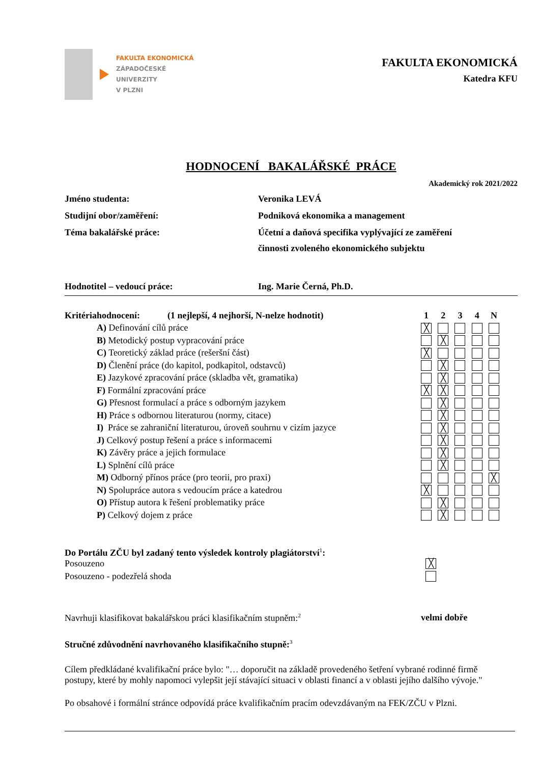FAKULTA EKONOMICKÁ
ZÁPADOČESKÉ
UNIVERZITY
V PLZNI
FAKULTA EKONOMICKÁ
Katedra KFU
HODNOCENÍ BAKALÁŘSKÉ PRÁCE
Akademický rok 2021/2022
| Jméno studenta: | Veronika LEVÁ |
| Studijní obor/zaměření: | Podniková ekonomika a management |
| Téma bakalářské práce: | Účetní a daňová specifika vyplývající ze zaměření činnosti zvoleného ekonomického subjektu |
| Hodnotitel – vedoucí práce: | Ing. Marie Černá, Ph.D. |
| Kritéria | hodnocení: (1 nejlepší, 4 nejhorší, N-nelze hodnotit) | 1 | 2 | 3 | 4 | N |
| --- | --- | --- | --- | --- | --- | --- |
| | A) Definování cílů práce | ╳ | | | | |
| | B) Metodický postup vypracování práce | | ╳ | | | |
| | C) Teoretický základ práce (rešeršní část) | ╳ | | | | |
| | D) Členění práce (do kapitol, podkapitol, odstavců) | | ╳ | | | |
| | E) Jazykové zpracování práce (skladba vět, gramatika) | | ╳ | | | |
| | F) Formální zpracování práce | ╳ | ╳ | | | |
| | G) Přesnost formulací a práce s odborným jazykem | | ╳ | | | |
| | H) Práce s odbornou literaturou (normy, citace) | | ╳ | | | |
| | I) Práce se zahraniční literaturou, úroveň souhrnu v cizím jazyce | | ╳ | | | |
| | J) Celkový postup řešení a práce s informacemi | | ╳ | | | |
| | K) Závěry práce a jejich formulace | | ╳ | | | |
| | L) Splnění cílů práce | | ╳ | | | |
| | M) Odborný přínos práce (pro teorii, pro praxi) | | | | | ╳ |
| | N) Spolupráce autora s vedoucím práce a katedrou | ╳ | | | | |
| | O) Přístup autora k řešení problematiky práce | | ╳ | | | |
| | P) Celkový dojem z práce | | ╳ | | | |
Do Portálu ZČU byl zadaný tento výsledek kontroly plagiátorství<sup>1</sup>:
Posouzeno ╳
Posouzeno - podezřelá shoda
Navrhuji klasifikovat bakalářskou práci klasifikačním stupněm:<sup>2</sup> velmi dobře
Stručné zdůvodnění navrhovaného klasifikačního stupně:<sup>3</sup>
Cílem předkládané kvalifikační práce bylo: "… doporučit na základě provedeného šetření vybrané rodinné firmě postupy, které by mohly napomoci vylepšit její stávající situaci v oblasti financí a v oblasti jejího dalšího vývoje."
Po obsahové i formální stránce odpovídá práce kvalifikačním pracím odevzdávaným na FEK/ZČU v Plzni.